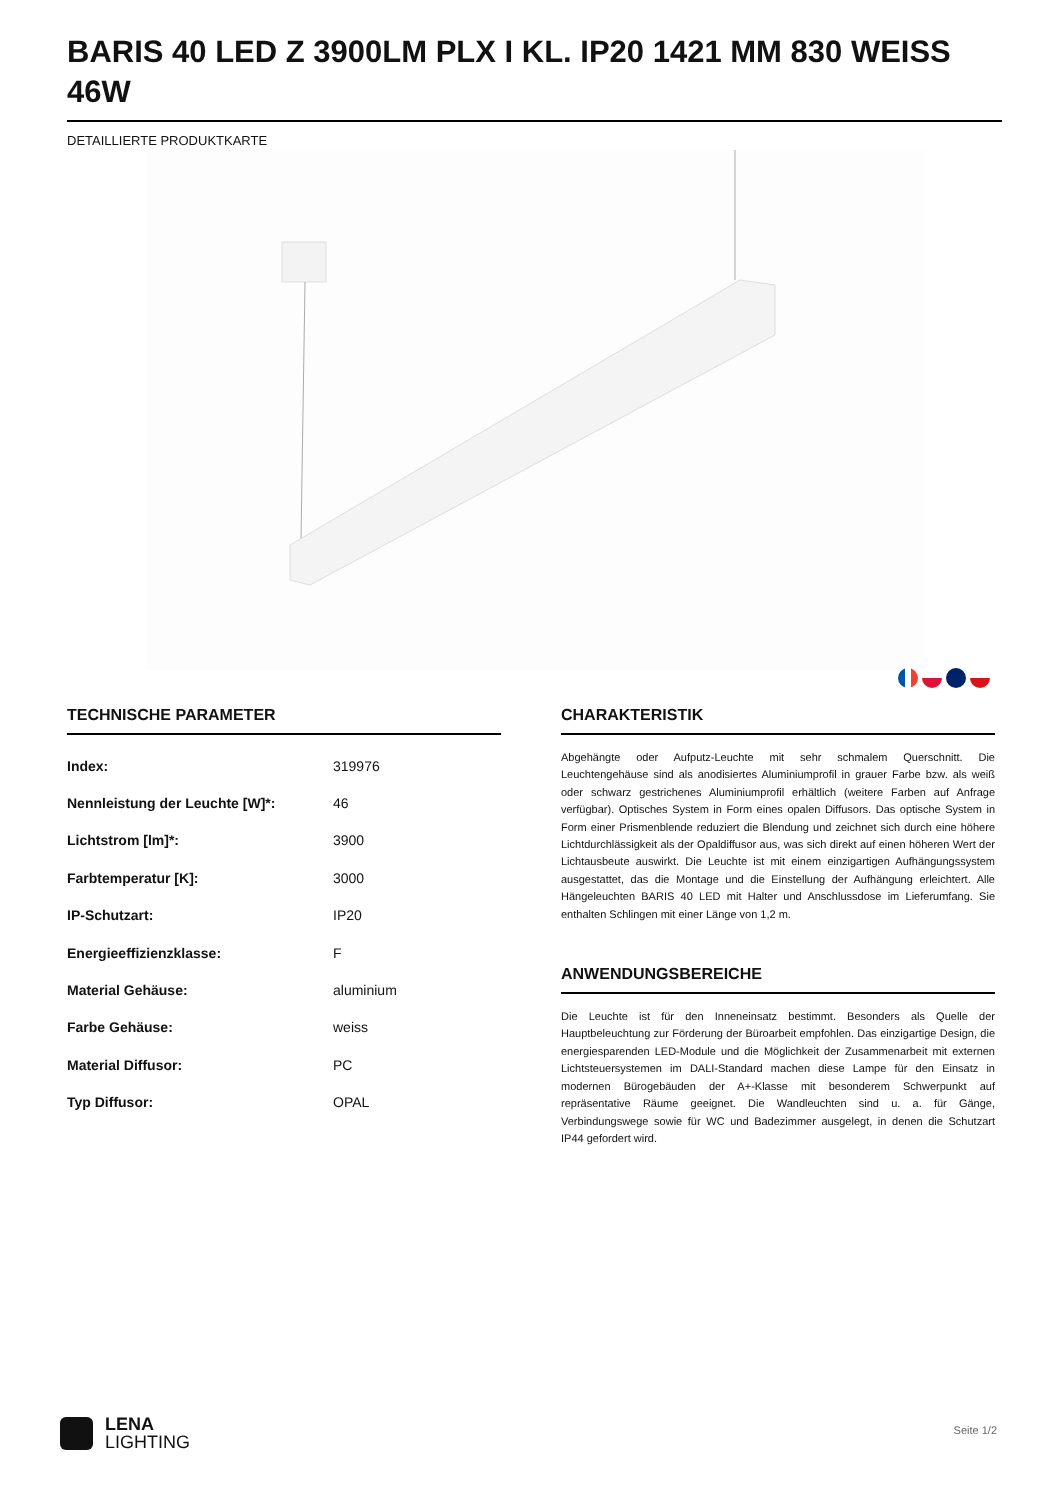BARIS 40 LED Z 3900LM PLX I KL. IP20 1421 MM 830 WEISS 46W
DETAILLIERTE PRODUKTKARTE
TECHNISCHE PARAMETER
| Index: | 319976 |
| Nennleistung der Leuchte [W]*: | 46 |
| Lichtstrom [lm]*: | 3900 |
| Farbtemperatur [K]: | 3000 |
| IP-Schutzart: | IP20 |
| Energieeffizienzklasse: | F |
| Material Gehäuse: | aluminium |
| Farbe Gehäuse: | weiss |
| Material Diffusor: | PC |
| Typ Diffusor: | OPAL |
CHARAKTERISTIK
Abgehängte oder Aufputz-Leuchte mit sehr schmalem Querschnitt. Die Leuchtengehäuse sind als anodisiertes Aluminiumprofil in grauer Farbe bzw. als weiß oder schwarz gestrichenes Aluminiumprofil erhältlich (weitere Farben auf Anfrage verfügbar). Optisches System in Form eines opalen Diffusors. Das optische System in Form einer Prismenblende reduziert die Blendung und zeichnet sich durch eine höhere Lichtdurchlässigkeit als der Opaldiffusor aus, was sich direkt auf einen höheren Wert der Lichtausbeute auswirkt. Die Leuchte ist mit einem einzigartigen Aufhängungssystem ausgestattet, das die Montage und die Einstellung der Aufhängung erleichtert. Alle Hängeleuchten BARIS 40 LED mit Halter und Anschlussdose im Lieferumfang. Sie enthalten Schlingen mit einer Länge von 1,2 m.
ANWENDUNGSBEREICHE
Die Leuchte ist für den Inneneinsatz bestimmt. Besonders als Quelle der Hauptbeleuchtung zur Förderung der Büroarbeit empfohlen. Das einzigartige Design, die energiesparenden LED-Module und die Möglichkeit der Zusammenarbeit mit externen Lichtsteuersystemen im DALI-Standard machen diese Lampe für den Einsatz in modernen Bürogebäuden der A+-Klasse mit besonderem Schwerpunkt auf repräsentative Räume geeignet. Die Wandleuchten sind u. a. für Gänge, Verbindungswege sowie für WC und Badezimmer ausgelegt, in denen die Schutzart IP44 gefordert wird.
LENA
LIGHTING
Seite 1/2